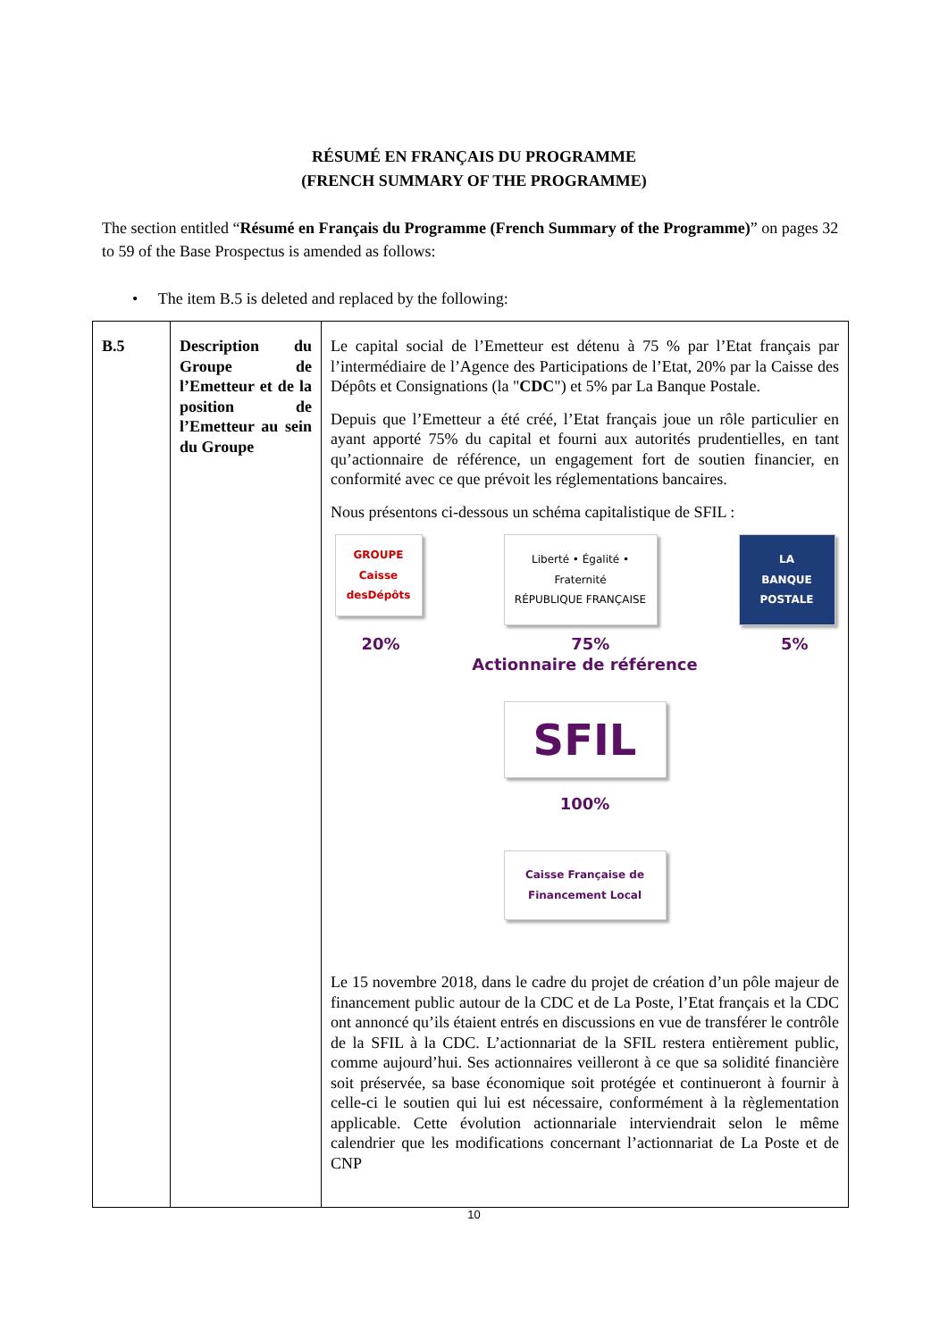RÉSUMÉ EN FRANÇAIS DU PROGRAMME
(FRENCH SUMMARY OF THE PROGRAMME)
The section entitled “Résumé en Français du Programme (French Summary of the Programme)” on pages 32 to 59 of the Base Prospectus is amended as follows:
• The item B.5 is deleted and replaced by the following:
| B.5 | Description du Groupe de l’Emetteur et de la position de l’Emetteur au sein du Groupe | Le capital social de l’Emetteur est détenu à 75 % par l’Etat français par l’intermédiaire de l’Agence des Participations de l’Etat, 20% par la Caisse des Dépôts et Consignations (la " CDC ") et 5% par La Banque Postale. Depuis que l’Emetteur a été créé, l’Etat français joue un rôle particulier en ayant apporté 75% du capital et fourni aux autorités prudentielles, en tant qu’actionnaire de référence, un engagement fort de soutien financier, en conformité avec ce que prévoit les réglementations bancaires. Nous présentons ci-dessous un schéma capitalistique de SFIL : GROUPE Caisse desDépôts Liberté • Égalité • Fraternité RÉPUBLIQUE FRANÇAISE LA BANQUE POSTALE 20% 75% 5% Actionnaire de référence SFIL 100% Caisse Française de Financement Local Le 15 novembre 2018, dans le cadre du projet de création d’un pôle majeur de financement public autour de la CDC et de La Poste, l’Etat français et la CDC ont annoncé qu’ils étaient entrés en discussions en vue de transférer le contrôle de la SFIL à la CDC. L’actionnariat de la SFIL restera entièrement public, comme aujourd’hui. Ses actionnaires veilleront à ce que sa solidité financière soit préservée, sa base économique soit protégée et continueront à fournir à celle-ci le soutien qui lui est nécessaire, conformément à la règlementation applicable. Cette évolution actionnariale interviendrait selon le même calendrier que les modifications concernant l’actionnariat de La Poste et de CNP |
10